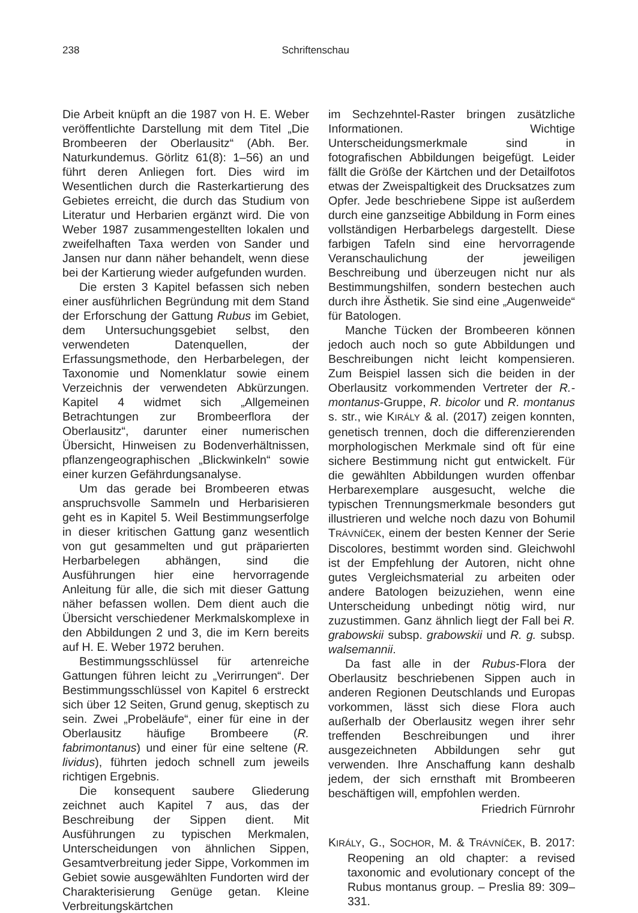238 Schriftenschau
Die Arbeit knüpft an die 1987 von H. E. Weber veröffentlichte Darstellung mit dem Titel „Die Brombeeren der Oberlausitz“ (Abh. Ber. Naturkundemus. Görlitz 61(8): 1–56) an und führt deren Anliegen fort. Dies wird im Wesentlichen durch die Rasterkartierung des Gebietes erreicht, die durch das Studium von Literatur und Herbarien ergänzt wird. Die von Weber 1987 zusammengestellten lokalen und zweifelhaften Taxa werden von Sander und Jansen nur dann näher behandelt, wenn diese bei der Kartierung wieder aufgefunden wurden.
Die ersten 3 Kapitel befassen sich neben einer ausführlichen Begründung mit dem Stand der Erforschung der Gattung Rubus im Gebiet, dem Untersuchungsgebiet selbst, den verwendeten Datenquellen, der Erfassungsmethode, den Herbarbelegen, der Taxonomie und Nomenklatur sowie einem Verzeichnis der verwendeten Abkürzungen. Kapitel 4 widmet sich „Allgemeinen Betrachtungen zur Brombeerflora der Oberlausitz“, darunter einer numerischen Übersicht, Hinweisen zu Bodenverhältnissen, pflanzengeographischen „Blickwinkeln“ sowie einer kurzen Gefährdungsanalyse.
Um das gerade bei Brombeeren etwas anspruchsvolle Sammeln und Herbarisieren geht es in Kapitel 5. Weil Bestimmungserfolge in dieser kritischen Gattung ganz wesentlich von gut gesammelten und gut präparierten Herbarbelegen abhängen, sind die Ausführungen hier eine hervorragende Anleitung für alle, die sich mit dieser Gattung näher befassen wollen. Dem dient auch die Übersicht verschiedener Merkmalskomplexe in den Abbildungen 2 und 3, die im Kern bereits auf H. E. Weber 1972 beruhen.
Bestimmungsschlüssel für artenreiche Gattungen führen leicht zu „Verirrungen“. Der Bestimmungsschlüssel von Kapitel 6 erstreckt sich über 12 Seiten, Grund genug, skeptisch zu sein. Zwei „Probeläufe“, einer für eine in der Oberlausitz häufige Brombeere (R. fabrimontanus) und einer für eine seltene (R. lividus), führten jedoch schnell zum jeweils richtigen Ergebnis.
Die konsequent saubere Gliederung zeichnet auch Kapitel 7 aus, das der Beschreibung der Sippen dient. Mit Ausführungen zu typischen Merkmalen, Unterscheidungen von ähnlichen Sippen, Gesamtverbreitung jeder Sippe, Vorkommen im Gebiet sowie ausgewählten Fundorten wird der Charakterisierung Genüge getan. Kleine Verbreitungskärtchen
im Sechzehntel-Raster bringen zusätzliche Informationen. Wichtige Unterscheidungsmerkmale sind in fotografischen Abbildungen beigefügt. Leider fällt die Größe der Kärtchen und der Detailfotos etwas der Zweispaltigkeit des Drucksatzes zum Opfer. Jede beschriebene Sippe ist außerdem durch eine ganzseitige Abbildung in Form eines vollständigen Herbarbelegs dargestellt. Diese farbigen Tafeln sind eine hervorragende Veranschaulichung der jeweiligen Beschreibung und überzeugen nicht nur als Bestimmungshilfen, sondern bestechen auch durch ihre Ästhetik. Sie sind eine „Augenweide“ für Batologen.
Manche Tücken der Brombeeren können jedoch auch noch so gute Abbildungen und Beschreibungen nicht leicht kompensieren. Zum Beispiel lassen sich die beiden in der Oberlausitz vorkommenden Vertreter der R.-montanus-Gruppe, R. bicolor und R. montanus s. str., wie KIRÁLY & al. (2017) zeigen konnten, genetisch trennen, doch die differenzierenden morphologischen Merkmale sind oft für eine sichere Bestimmung nicht gut entwickelt. Für die gewählten Abbildungen wurden offenbar Herbarexemplare ausgesucht, welche die typischen Trennungsmerkmale besonders gut illustrieren und welche noch dazu von Bohumil TRÁVNÍČEK, einem der besten Kenner der Serie Discolores, bestimmt worden sind. Gleichwohl ist der Empfehlung der Autoren, nicht ohne gutes Vergleichsmaterial zu arbeiten oder andere Batologen beizuziehen, wenn eine Unterscheidung unbedingt nötig wird, nur zuzustimmen. Ganz ähnlich liegt der Fall bei R. grabowskii subsp. grabowskii und R. g. subsp. walsemannii.
Da fast alle in der Rubus-Flora der Oberlausitz beschriebenen Sippen auch in anderen Regionen Deutschlands und Europas vorkommen, lässt sich diese Flora auch außerhalb der Oberlausitz wegen ihrer sehr treffenden Beschreibungen und ihrer ausgezeichneten Abbildungen sehr gut verwenden. Ihre Anschaffung kann deshalb jedem, der sich ernsthaft mit Brombeeren beschäftigen will, empfohlen werden.
Friedrich Fürnrohr
KIRÁLY, G., SOCHOR, M. & TRÁVNÍČEK, B. 2017: Reopening an old chapter: a revised taxonomic and evolutionary concept of the Rubus montanus group. – Preslia 89: 309–331.